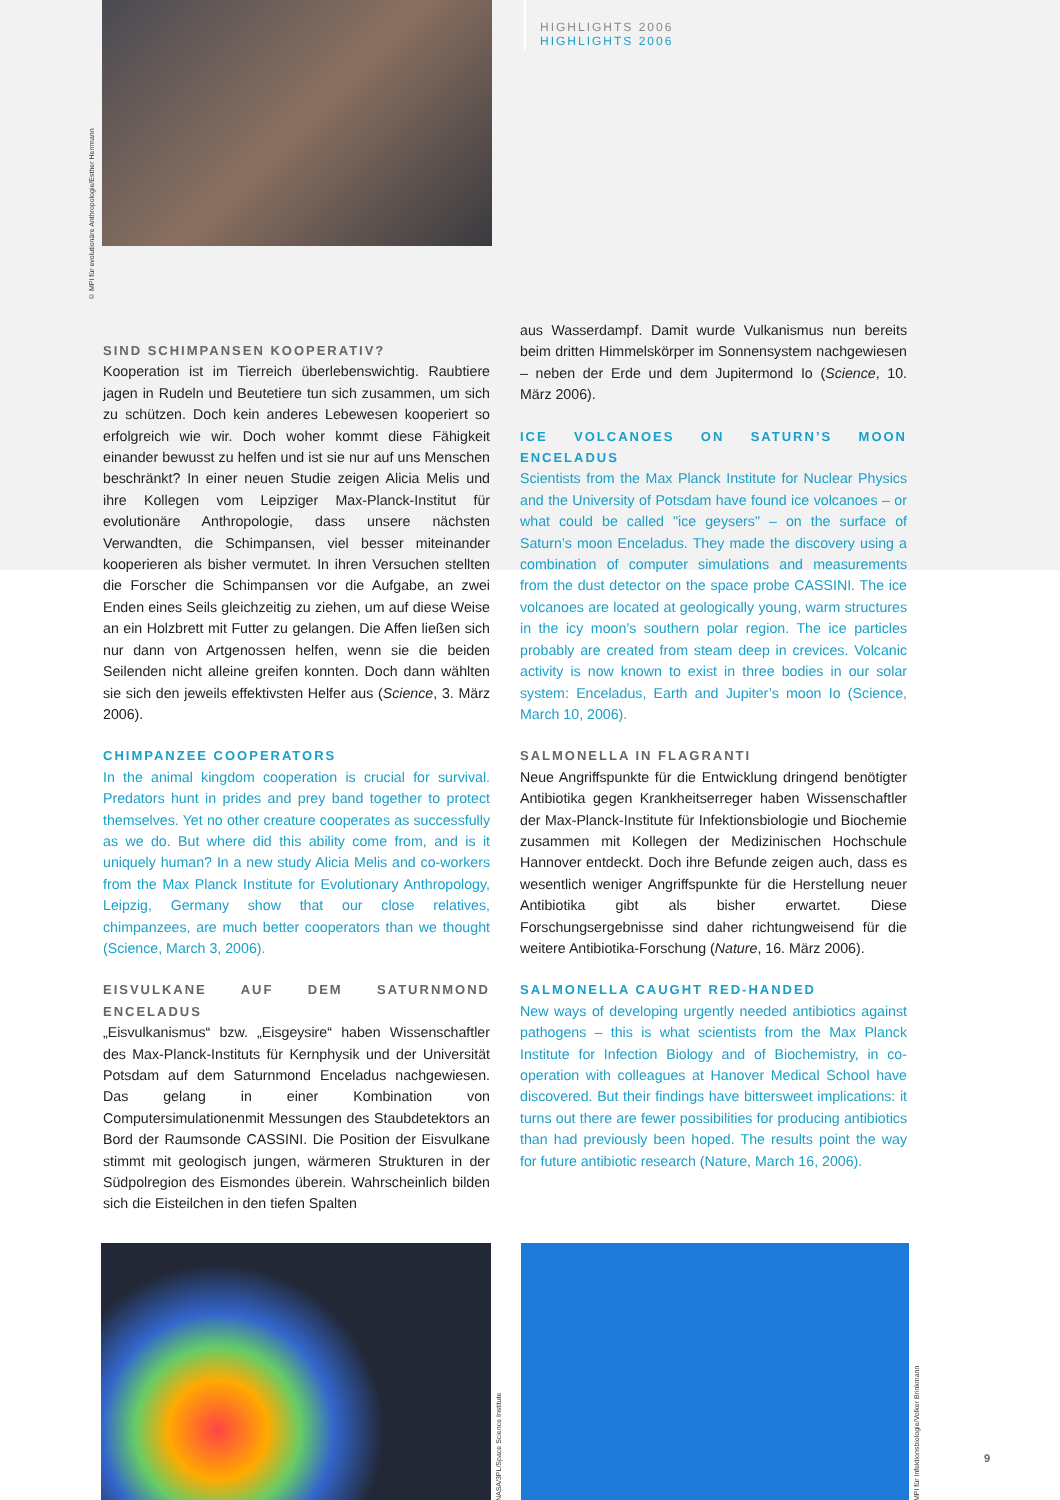© MPI für evolutionäre Anthropologie/Esther Herrmann
HIGHLIGHTS 2006
HIGHLIGHTS 2006
SIND SCHIMPANSEN KOOPERATIV?
Kooperation ist im Tierreich überlebenswichtig. Raubtiere jagen in Rudeln und Beutetiere tun sich zusammen, um sich zu schützen. Doch kein anderes Lebewesen kooperiert so erfolgreich wie wir. Doch woher kommt diese Fähigkeit einander bewusst zu helfen und ist sie nur auf uns Menschen beschränkt? In einer neuen Studie zeigen Alicia Melis und ihre Kollegen vom Leipziger Max-Planck-Institut für evolutionäre Anthropologie, dass unsere nächsten Verwandten, die Schimpansen, viel besser miteinander kooperieren als bisher vermutet. In ihren Versuchen stellten die Forscher die Schimpansen vor die Aufgabe, an zwei Enden eines Seils gleichzeitig zu ziehen, um auf diese Weise an ein Holzbrett mit Futter zu gelangen. Die Affen ließen sich nur dann von Artgenossen helfen, wenn sie die beiden Seilenden nicht alleine greifen konnten. Doch dann wählten sie sich den jeweils effektivsten Helfer aus (Science, 3. März 2006).
CHIMPANZEE COOPERATORS
In the animal kingdom cooperation is crucial for survival. Predators hunt in prides and prey band together to protect themselves. Yet no other creature cooperates as successfully as we do. But where did this ability come from, and is it uniquely human? In a new study Alicia Melis and co-workers from the Max Planck Institute for Evolutionary Anthropology, Leipzig, Germany show that our close relatives, chimpanzees, are much better cooperators than we thought (Science, March 3, 2006).
EISVULKANE AUF DEM SATURNMOND ENCELADUS
„Eisvulkanismus“ bzw. „Eisgeysire“ haben Wissenschaftler des Max-Planck-Instituts für Kernphysik und der Universität Potsdam auf dem Saturnmond Enceladus nachgewiesen. Das gelang in einer Kombination von Computersimulationenmit Messungen des Staubdetektors an Bord der Raumsonde CASSINI. Die Position der Eisvulkane stimmt mit geologisch jungen, wärmeren Strukturen in der Südpolregion des Eismondes überein. Wahrscheinlich bilden sich die Eisteilchen in den tiefen Spalten
aus Wasserdampf. Damit wurde Vulkanismus nun bereits beim dritten Himmelskörper im Sonnensystem nachgewiesen – neben der Erde und dem Jupitermond Io (Science, 10. März 2006).
ICE VOLCANOES ON SATURN’S MOON ENCELADUS
Scientists from the Max Planck Institute for Nuclear Physics and the University of Potsdam have found ice volcanoes – or what could be called "ice geysers" – on the surface of Saturn’s moon Enceladus. They made the discovery using a combination of computer simulations and measurements from the dust detector on the space probe CASSINI. The ice volcanoes are located at geologically young, warm structures in the icy moon’s southern polar region. The ice particles probably are created from steam deep in crevices. Volcanic activity is now known to exist in three bodies in our solar system: Enceladus, Earth and Jupiter’s moon Io (Science, March 10, 2006).
SALMONELLA IN FLAGRANTI
Neue Angriffspunkte für die Entwicklung dringend benötigter Antibiotika gegen Krankheitserreger haben Wissenschaftler der Max-Planck-Institute für Infektionsbiologie und Biochemie zusammen mit Kollegen der Medizinischen Hochschule Hannover entdeckt. Doch ihre Befunde zeigen auch, dass es wesentlich weniger Angriffspunkte für die Herstellung neuer Antibiotika gibt als bisher erwartet. Diese Forschungsergebnisse sind daher richtungweisend für die weitere Antibiotika-Forschung (Nature, 16. März 2006).
SALMONELLA CAUGHT RED-HANDED
New ways of developing urgently needed antibiotics against pathogens – this is what scientists from the Max Planck Institute for Infection Biology and of Biochemistry, in co-operation with colleagues at Hanover Medical School have discovered. But their findings have bittersweet implications: it turns out there are fewer possibilities for producing antibiotics than had previously been hoped. The results point the way for future antibiotic research (Nature, March 16, 2006).
© NASA/3PL/Space Science Institute
© MPI für Infektionsbiologie/Volker Brinkmann
9